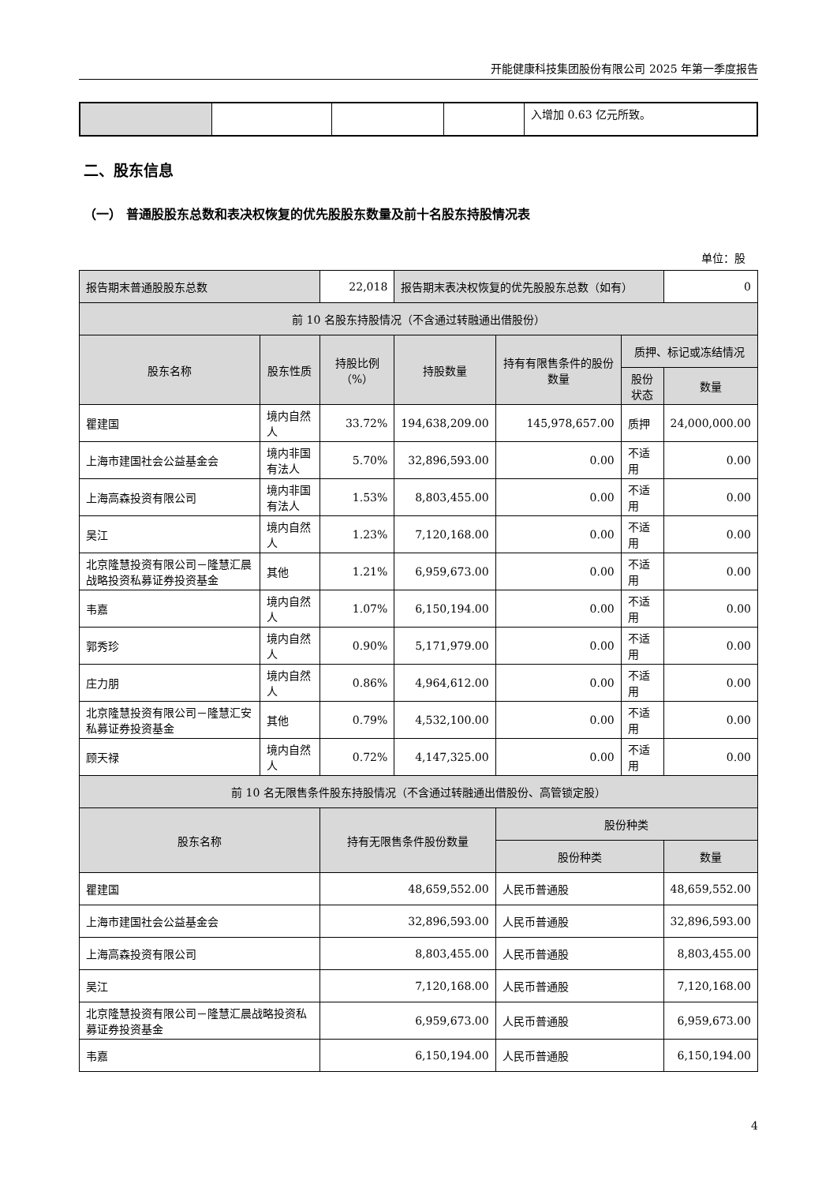开能健康科技集团股份有限公司 2025 年第一季度报告
| | | | | 入增加 0.63 亿元所致。 |
二、股东信息
（一） 普通股股东总数和表决权恢复的优先股股东数量及前十名股东持股情况表
单位：股
| 报告期末普通股股东总数 | | 22,018 | 报告期末表决权恢复的优先股股东总数（如有） | | | 0 |
| 前 10 名股东持股情况（不含通过转融通出借股份） | | | | | | |
| 股东名称 | 股东性质 | 持股比例（%） | 持股数量 | 持有有限售条件的股份数量 | 质押、标记或冻结情况 | |
| | | | | | 股份状态 | 数量 |
| 瞿建国 | 境内自然人 | 33.72% | 194,638,209.00 | 145,978,657.00 | 质押 | 24,000,000.00 |
| 上海市建国社会公益基金会 | 境内非国有法人 | 5.70% | 32,896,593.00 | 0.00 | 不适用 | 0.00 |
| 上海高森投资有限公司 | 境内非国有法人 | 1.53% | 8,803,455.00 | 0.00 | 不适用 | 0.00 |
| 吴江 | 境内自然人 | 1.23% | 7,120,168.00 | 0.00 | 不适用 | 0.00 |
| 北京隆慧投资有限公司－隆慧汇晨战略投资私募证券投资基金 | 其他 | 1.21% | 6,959,673.00 | 0.00 | 不适用 | 0.00 |
| 韦嘉 | 境内自然人 | 1.07% | 6,150,194.00 | 0.00 | 不适用 | 0.00 |
| 郭秀珍 | 境内自然人 | 0.90% | 5,171,979.00 | 0.00 | 不适用 | 0.00 |
| 庄力朋 | 境内自然人 | 0.86% | 4,964,612.00 | 0.00 | 不适用 | 0.00 |
| 北京隆慧投资有限公司－隆慧汇安私募证券投资基金 | 其他 | 0.79% | 4,532,100.00 | 0.00 | 不适用 | 0.00 |
| 顾天禄 | 境内自然人 | 0.72% | 4,147,325.00 | 0.00 | 不适用 | 0.00 |
| 前 10 名无限售条件股东持股情况（不含通过转融通出借股份、高管锁定股） | | | | | | |
| 股东名称 | | 持有无限售条件股份数量 | | 股份种类 | | |
| | | | | 股份种类 | | 数量 |
| 瞿建国 | | 48,659,552.00 | | 人民币普通股 | | 48,659,552.00 |
| 上海市建国社会公益基金会 | | 32,896,593.00 | | 人民币普通股 | | 32,896,593.00 |
| 上海高森投资有限公司 | | 8,803,455.00 | | 人民币普通股 | | 8,803,455.00 |
| 吴江 | | 7,120,168.00 | | 人民币普通股 | | 7,120,168.00 |
| 北京隆慧投资有限公司－隆慧汇晨战略投资私募证券投资基金 | | 6,959,673.00 | | 人民币普通股 | | 6,959,673.00 |
| 韦嘉 | | 6,150,194.00 | | 人民币普通股 | | 6,150,194.00 |
4